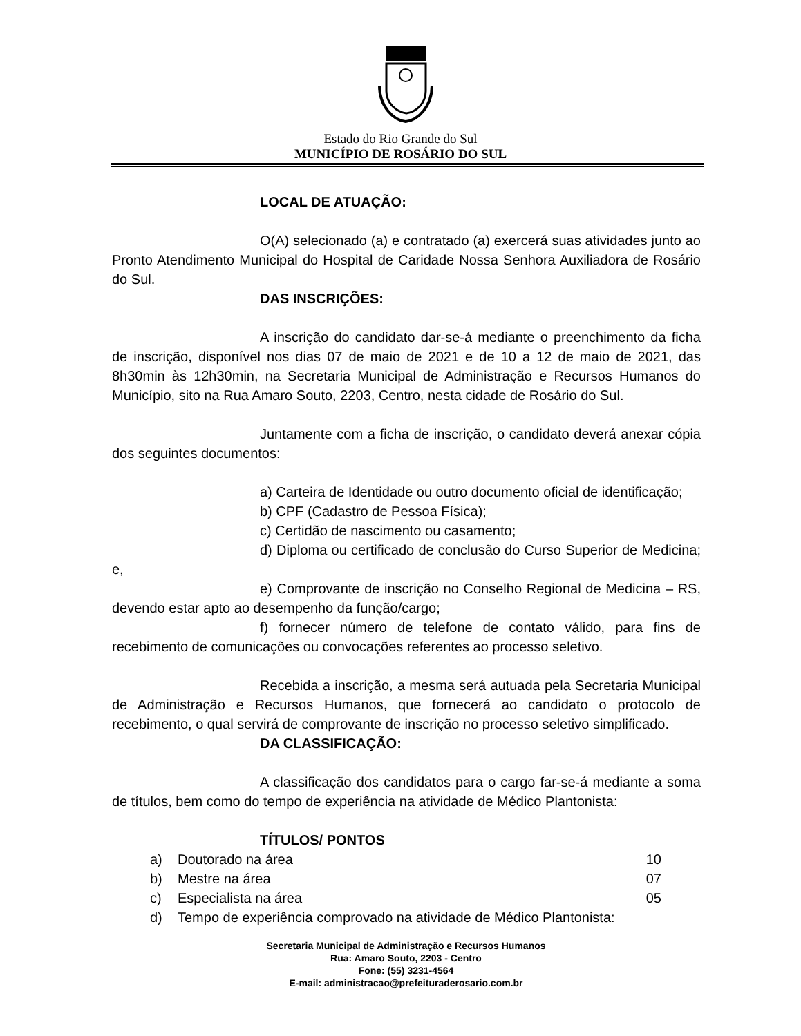Estado do Rio Grande do Sul
MUNICÍPIO DE ROSÁRIO DO SUL
LOCAL DE ATUAÇÃO:
O(A) selecionado (a) e contratado (a) exercerá suas atividades junto ao Pronto Atendimento Municipal do Hospital de Caridade Nossa Senhora Auxiliadora de Rosário do Sul.
DAS INSCRIÇÕES:
A inscrição do candidato dar-se-á mediante o preenchimento da ficha de inscrição, disponível nos dias 07 de maio de 2021 e de 10 a 12 de maio de 2021, das 8h30min às 12h30min, na Secretaria Municipal de Administração e Recursos Humanos do Município, sito na Rua Amaro Souto, 2203, Centro, nesta cidade de Rosário do Sul.
Juntamente com a ficha de inscrição, o candidato deverá anexar cópia dos seguintes documentos:
a) Carteira de Identidade ou outro documento oficial de identificação;
b) CPF (Cadastro de Pessoa Física);
c) Certidão de nascimento ou casamento;
d) Diploma ou certificado de conclusão do Curso Superior de Medicina; e,
e) Comprovante de inscrição no Conselho Regional de Medicina – RS, devendo estar apto ao desempenho da função/cargo;
f) fornecer número de telefone de contato válido, para fins de recebimento de comunicações ou convocações referentes ao processo seletivo.
Recebida a inscrição, a mesma será autuada pela Secretaria Municipal de Administração e Recursos Humanos, que fornecerá ao candidato o protocolo de recebimento, o qual servirá de comprovante de inscrição no processo seletivo simplificado.
DA CLASSIFICAÇÃO:
A classificação dos candidatos para o cargo far-se-á mediante a soma de títulos, bem como do tempo de experiência na atividade de Médico Plantonista:
TÍTULOS/ PONTOS
a) Doutorado na área 10
b) Mestre na área 07
c) Especialista na área 05
d) Tempo de experiência comprovado na atividade de Médico Plantonista:
Secretaria Municipal de Administração e Recursos Humanos
Rua: Amaro Souto, 2203 - Centro
Fone: (55) 3231-4564
E-mail: administracao@prefeituraderosario.com.br